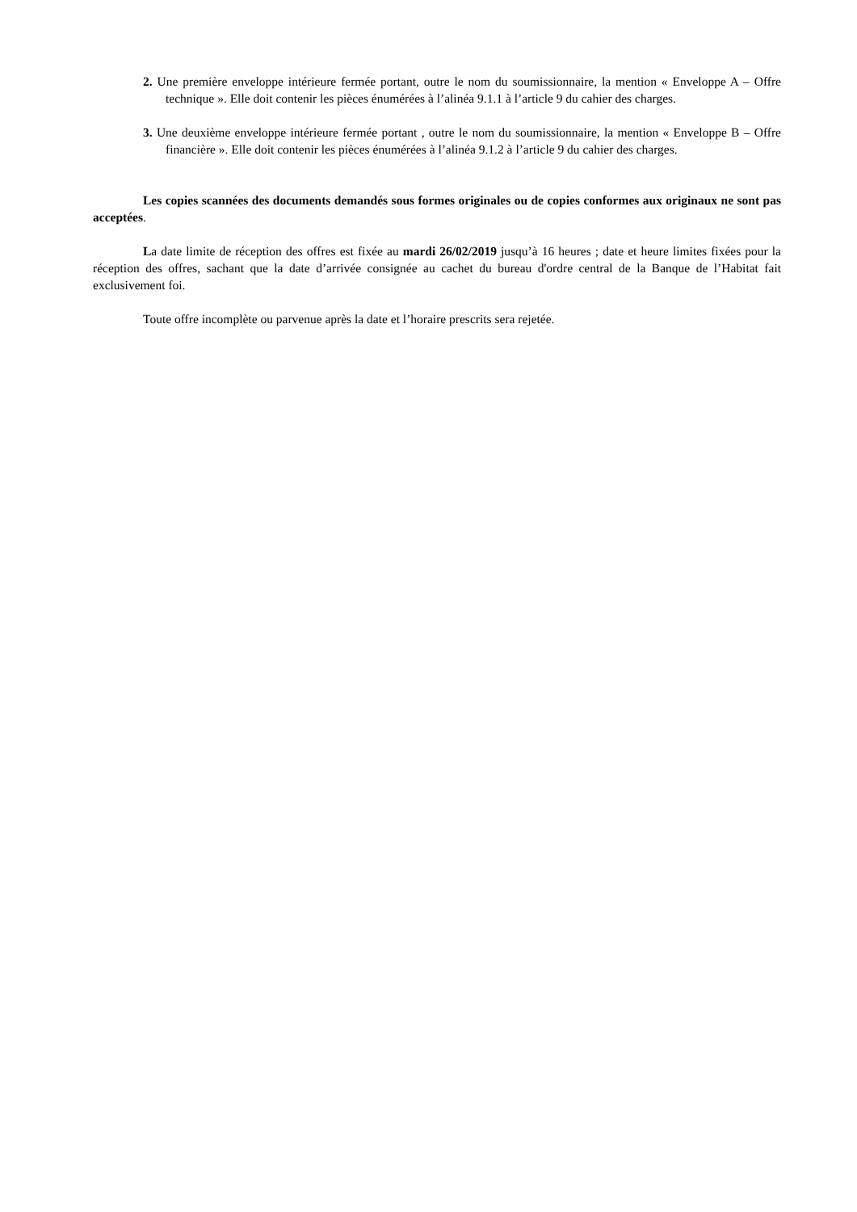2. Une première enveloppe intérieure fermée portant, outre le nom du soumissionnaire, la mention « Enveloppe A – Offre technique ». Elle doit contenir les pièces énumérées à l’alinéa 9.1.1 à l’article 9 du cahier des charges.
3. Une deuxième enveloppe intérieure fermée portant , outre le nom du soumissionnaire, la mention « Enveloppe B – Offre financière ». Elle doit contenir les pièces énumérées à l’alinéa 9.1.2 à l’article 9 du cahier des charges.
Les copies scannées des documents demandés sous formes originales ou de copies conformes aux originaux ne sont pas acceptées.
La date limite de réception des offres est fixée au mardi 26/02/2019 jusqu’à 16 heures ; date et heure limites fixées pour la réception des offres, sachant que la date d’arrivée consignée au cachet du bureau d'ordre central de la Banque de l’Habitat fait exclusivement foi.
Toute offre incomplète ou parvenue après la date et l’horaire prescrits sera rejetée.